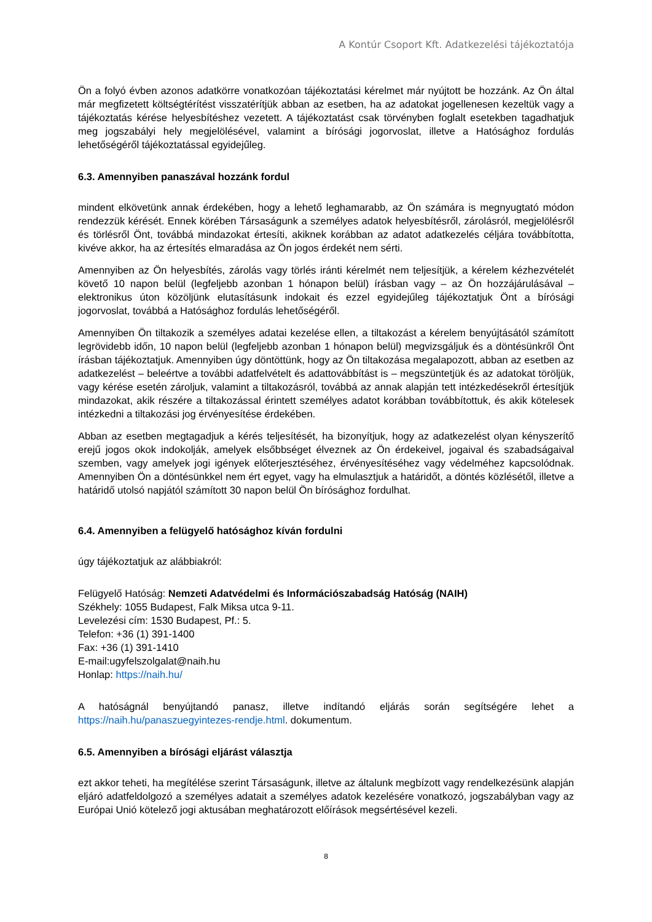A Kontúr Csoport Kft. Adatkezelési tájékoztatója
Ön a folyó évben azonos adatkörre vonatkozóan tájékoztatási kérelmet már nyújtott be hozzánk. Az Ön által már megfizetett költségtérítést visszatérítjük abban az esetben, ha az adatokat jogellenesen kezeltük vagy a tájékoztatás kérése helyesbítéshez vezetett. A tájékoztatást csak törvényben foglalt esetekben tagadhatjuk meg jogszabályi hely megjelölésével, valamint a bírósági jogorvoslat, illetve a Hatósághoz fordulás lehetőségéről tájékoztatással egyidejűleg.
6.3. Amennyiben panaszával hozzánk fordul
mindent elkövetünk annak érdekében, hogy a lehető leghamarabb, az Ön számára is megnyugtató módon rendezzük kérését. Ennek körében Társaságunk a személyes adatok helyesbítésről, zárolásról, megjelölésről és törlésről Önt, továbbá mindazokat értesíti, akiknek korábban az adatot adatkezelés céljára továbbította, kivéve akkor, ha az értesítés elmaradása az Ön jogos érdekét nem sérti.
Amennyiben az Ön helyesbítés, zárolás vagy törlés iránti kérelmét nem teljesítjük, a kérelem kézhezvételét követő 10 napon belül (legfeljebb azonban 1 hónapon belül) írásban vagy – az Ön hozzájárulásával – elektronikus úton közöljünk elutasításunk indokait és ezzel egyidejűleg tájékoztatjuk Önt a bírósági jogorvoslat, továbbá a Hatósághoz fordulás lehetőségéről.
Amennyiben Ön tiltakozik a személyes adatai kezelése ellen, a tiltakozást a kérelem benyújtásától számított legrövidebb időn, 10 napon belül (legfeljebb azonban 1 hónapon belül) megvizsgáljuk és a döntésünkről Önt írásban tájékoztatjuk. Amennyiben úgy döntöttünk, hogy az Ön tiltakozása megalapozott, abban az esetben az adatkezelést – beleértve a további adatfelvételt és adattovábbítást is – megszüntetjük és az adatokat töröljük, vagy kérése esetén zároljuk, valamint a tiltakozásról, továbbá az annak alapján tett intézkedésekről értesítjük mindazokat, akik részére a tiltakozással érintett személyes adatot korábban továbbítottuk, és akik kötelesek intézkedni a tiltakozási jog érvényesítése érdekében.
Abban az esetben megtagadjuk a kérés teljesítését, ha bizonyítjuk, hogy az adatkezelést olyan kényszerítő erejű jogos okok indokolják, amelyek elsőbbséget élveznek az Ön érdekeivel, jogaival és szabadságaival szemben, vagy amelyek jogi igények előterjesztéséhez, érvényesítéséhez vagy védelméhez kapcsolódnak. Amennyiben Ön a döntésünkkel nem ért egyet, vagy ha elmulasztjuk a határidőt, a döntés közlésétől, illetve a határidő utolsó napjától számított 30 napon belül Ön bírósághoz fordulhat.
6.4. Amennyiben a felügyelő hatósághoz kíván fordulni
úgy tájékoztatjuk az alábbiakról:
Felügyelő Hatóság: Nemzeti Adatvédelmi és Információszabadság Hatóság (NAIH)
Székhely: 1055 Budapest, Falk Miksa utca 9-11.
Levelezési cím: 1530 Budapest, Pf.: 5.
Telefon: +36 (1) 391-1400
Fax: +36 (1) 391-1410
E-mail:ugyfelszolgalat@naih.hu
Honlap: https://naih.hu/
A hatóságnál benyújtandó panasz, illetve indítandó eljárás során segítségére lehet a https://naih.hu/panaszuegyintezes-rendje.html. dokumentum.
6.5. Amennyiben a bírósági eljárást választja
ezt akkor teheti, ha megítélése szerint Társaságunk, illetve az általunk megbízott vagy rendelkezésünk alapján eljáró adatfeldolgozó a személyes adatait a személyes adatok kezelésére vonatkozó, jogszabályban vagy az Európai Unió kötelező jogi aktusában meghatározott előírások megsértésével kezeli.
8